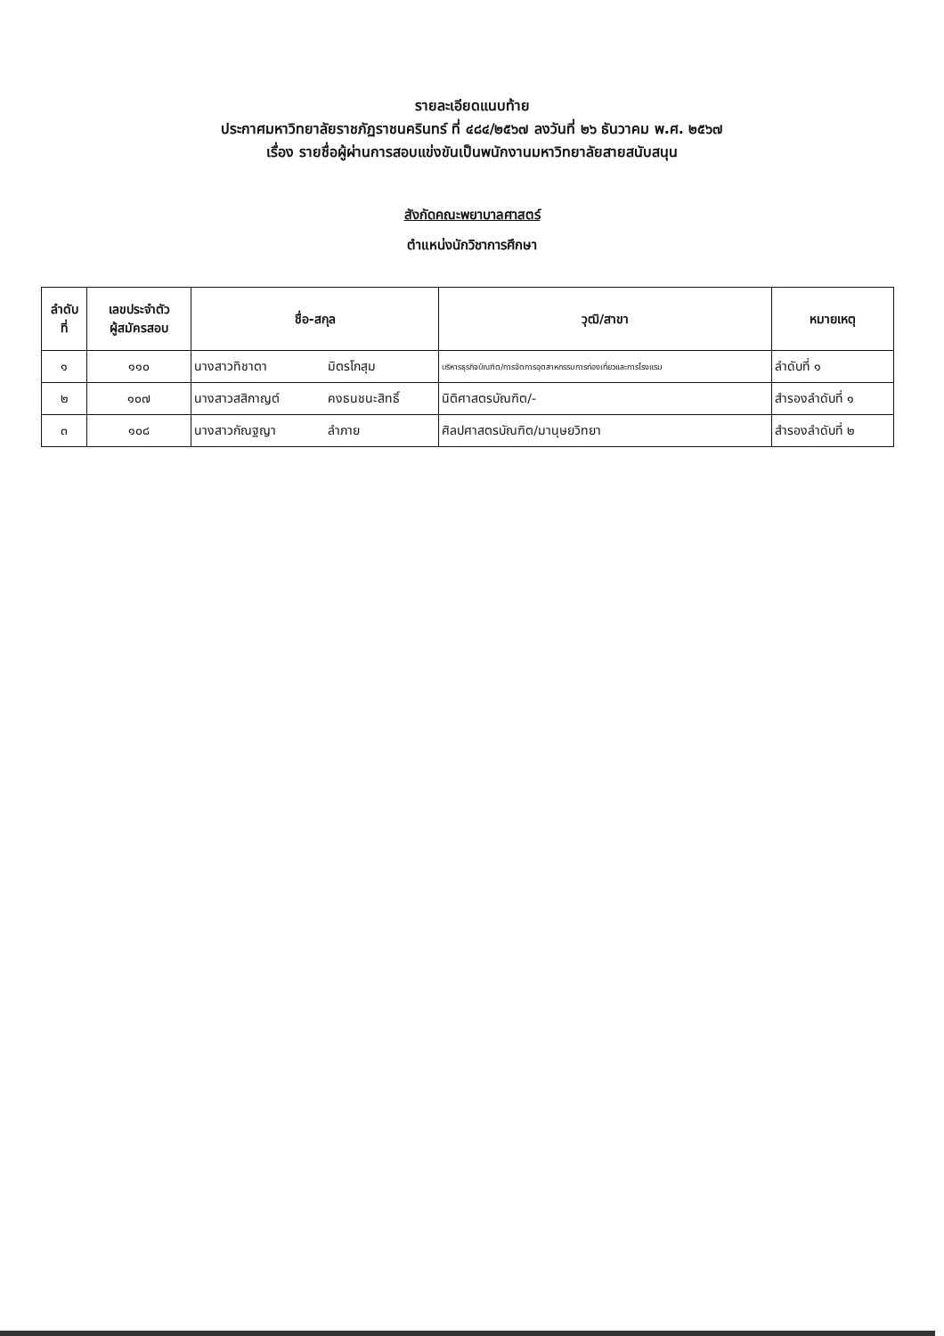รายละเอียดแนบท้าย
ประกาศมหาวิทยาลัยราชภัฏราชนครินทร์ ที่ ๔๘๔/๒๕๖๗ ลงวันที่ ๒๖ ธันวาคม พ.ศ. ๒๕๖๗
เรื่อง รายชื่อผู้ผ่านการสอบแข่งขันเป็นพนักงานมหาวิทยาลัยสายสนับสนุน
สังกัดคณะพยาบาลศาสตร์
ตำแหน่งนักวิชาการศึกษา
| ลำดับ ที่ | เลขประจำตัว ผู้สมัครสอบ | ชื่อ-สกุล | | วุฒิ/สาขา | หมายเหตุ |
| --- | --- | --- | --- | --- | --- |
| ๑ | ๑๑๐ | นางสาวทิชาตา | มิตรโกสุม | บริหารธุรกิจบัณฑิต/การจัดการอุตสาหกรรมการท่องเที่ยวและการโรงแรม | ลำดับที่ ๑ |
| ๒ | ๑๐๗ | นางสาวสสิกาญต์ | คงธนชนะสิทธิ์ | นิติศาสตรบัณฑิต/- | สำรองลำดับที่ ๑ |
| ๓ | ๑๐๘ | นางสาวกัณฐญา | ลำภาย | ศิลปศาสตรบัณฑิต/มานุษยวิทยา | สำรองลำดับที่ ๒ |